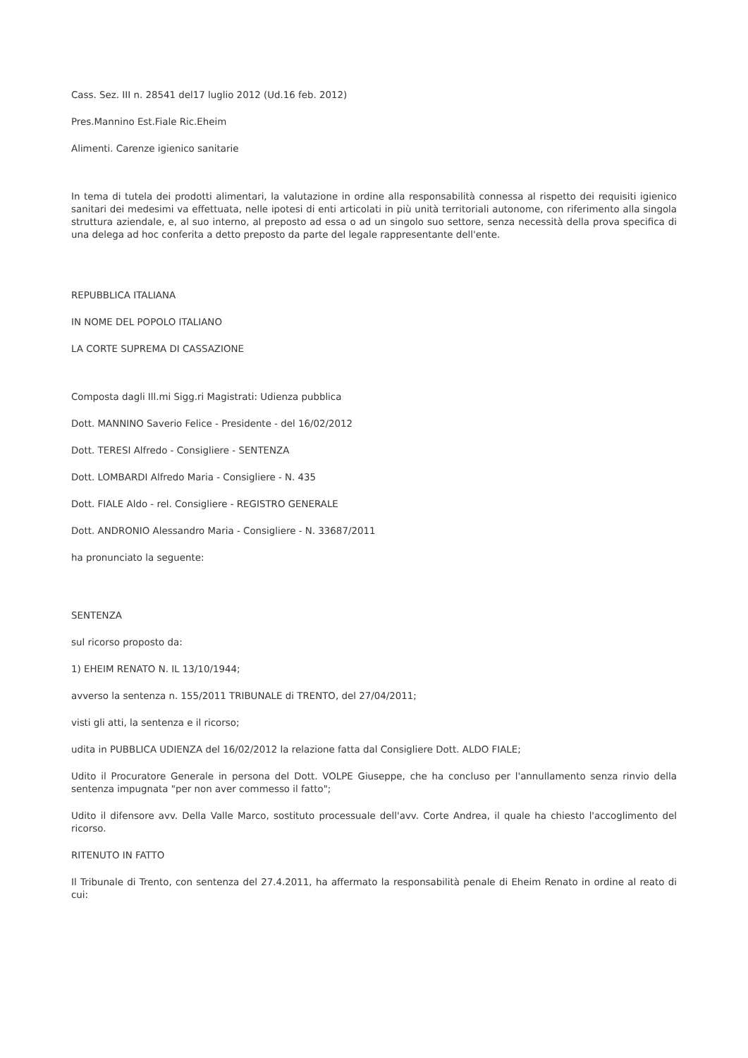Cass. Sez. III n. 28541 del17 luglio 2012 (Ud.16 feb. 2012)
Pres.Mannino Est.Fiale Ric.Eheim
Alimenti. Carenze igienico sanitarie
In tema di tutela dei prodotti alimentari, la valutazione in ordine alla responsabilità connessa al rispetto dei requisiti igienico sanitari dei medesimi va effettuata, nelle ipotesi di enti articolati in più unità territoriali autonome, con riferimento alla singola struttura aziendale, e, al suo interno, al preposto ad essa o ad un singolo suo settore, senza necessità della prova specifica di una delega ad hoc conferita a detto preposto da parte del legale rappresentante dell'ente.
REPUBBLICA ITALIANA
IN NOME DEL POPOLO ITALIANO
LA CORTE SUPREMA DI CASSAZIONE
Composta dagli Ill.mi Sigg.ri Magistrati: Udienza pubblica
Dott. MANNINO Saverio Felice - Presidente - del 16/02/2012
Dott. TERESI Alfredo - Consigliere - SENTENZA
Dott. LOMBARDI Alfredo Maria - Consigliere - N. 435
Dott. FIALE Aldo - rel. Consigliere - REGISTRO GENERALE
Dott. ANDRONIO Alessandro Maria - Consigliere - N. 33687/2011
ha pronunciato la seguente:
SENTENZA
sul ricorso proposto da:
1) EHEIM RENATO N. IL 13/10/1944;
avverso la sentenza n. 155/2011 TRIBUNALE di TRENTO, del 27/04/2011;
visti gli atti, la sentenza e il ricorso;
udita in PUBBLICA UDIENZA del 16/02/2012 la relazione fatta dal Consigliere Dott. ALDO FIALE;
Udito il Procuratore Generale in persona del Dott. VOLPE Giuseppe, che ha concluso per l'annullamento senza rinvio della sentenza impugnata "per non aver commesso il fatto";
Udito il difensore avv. Della Valle Marco, sostituto processuale dell'avv. Corte Andrea, il quale ha chiesto l'accoglimento del ricorso.
RITENUTO IN FATTO
Il Tribunale di Trento, con sentenza del 27.4.2011, ha affermato la responsabilità penale di Eheim Renato in ordine al reato di cui: